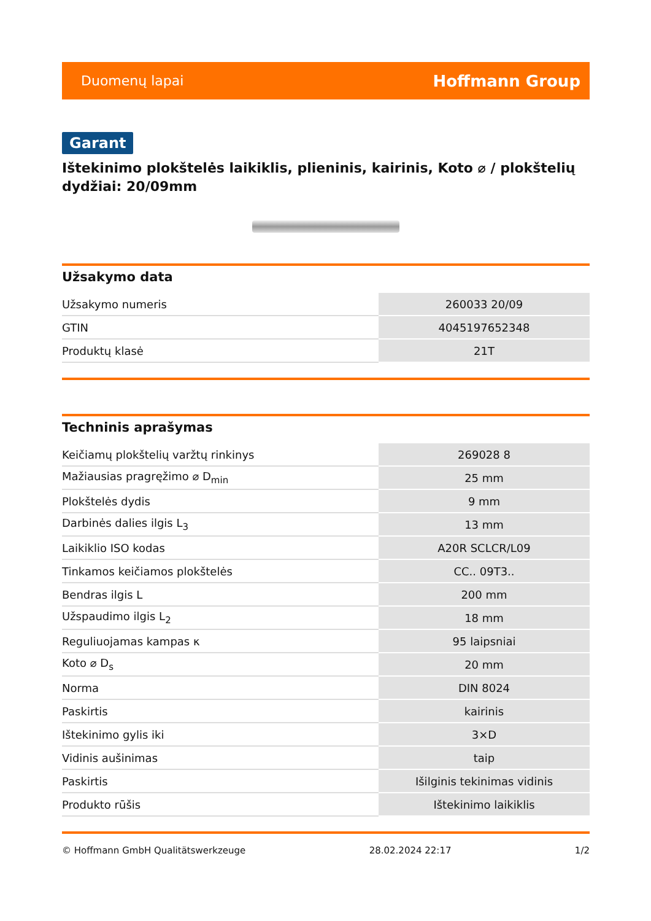Duomenų lapai Hoffmann Group
Garant
Ištekinimo plokštelės laikiklis, plieninis, kairinis, Koto ⌀ / plokštelių dydžiai: 20/09mm
Užsakymo data
| Užsakymo numeris | 260033 20/09 |
| GTIN | 4045197652348 |
| Produktų klasė | 21T |
Techninis aprašymas
| Keičiamų plokštelių varžtų rinkinys | 269028 8 |
| Mažiausias pragręžimo ⌀ D<sub>min</sub> | 25 mm |
| Plokštelės dydis | 9 mm |
| Darbinės dalies ilgis L<sub>3</sub> | 13 mm |
| Laikiklio ISO kodas | A20R SCLCR/L09 |
| Tinkamos keičiamos plokštelės | CC.. 09T3.. |
| Bendras ilgis L | 200 mm |
| Užspaudimo ilgis L<sub>2</sub> | 18 mm |
| Reguliuojamas kampas κ | 95 laipsniai |
| Koto ⌀ D<sub>s</sub> | 20 mm |
| Norma | DIN 8024 |
| Paskirtis | kairinis |
| Ištekinimo gylis iki | 3×D |
| Vidinis aušinimas | taip |
| Paskirtis | Išilginis tekinimas vidinis |
| Produkto rūšis | Ištekinimo laikiklis |
© Hoffmann GmbH Qualitätswerkzeuge 28.02.2024 22:17 1/2